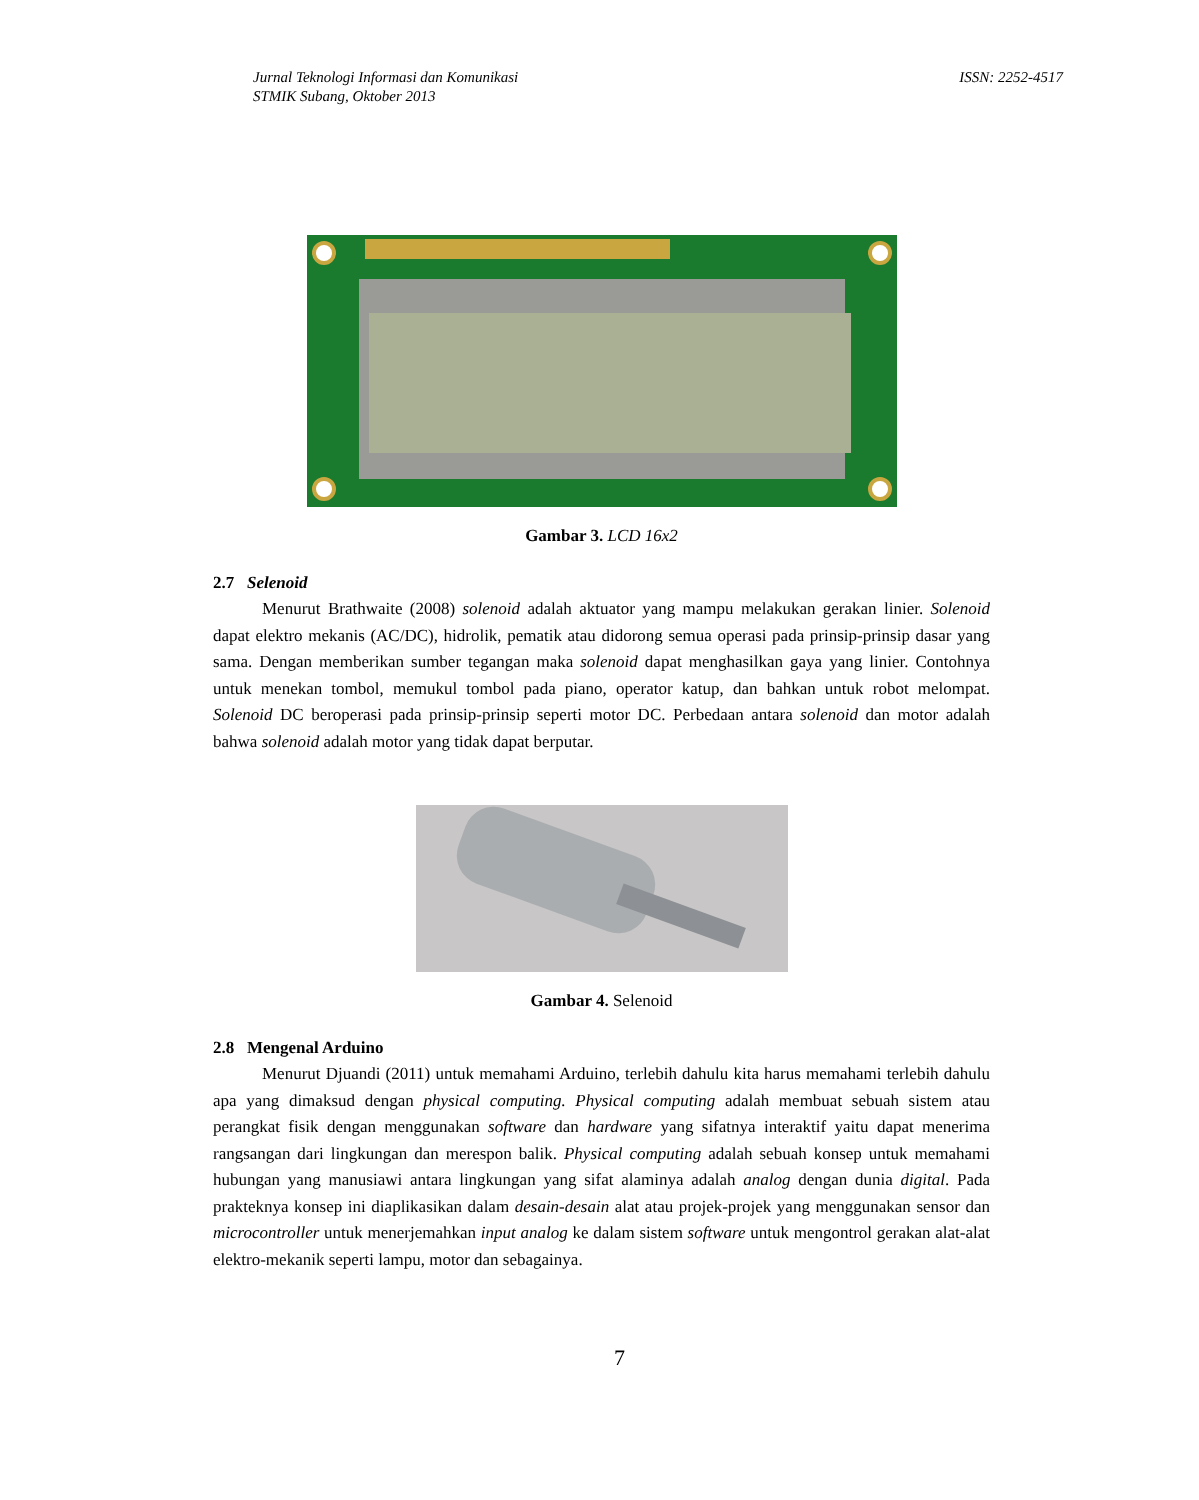Jurnal Teknologi Informasi dan Komunikasi
STMIK Subang, Oktober 2013
ISSN: 2252-4517
Gambar 3. LCD 16x2
2.7 Selenoid
Menurut Brathwaite (2008) solenoid adalah aktuator yang mampu melakukan gerakan linier. Solenoid dapat elektro mekanis (AC/DC), hidrolik, pematik atau didorong semua operasi pada prinsip-prinsip dasar yang sama. Dengan memberikan sumber tegangan maka solenoid dapat menghasilkan gaya yang linier. Contohnya untuk menekan tombol, memukul tombol pada piano, operator katup, dan bahkan untuk robot melompat. Solenoid DC beroperasi pada prinsip-prinsip seperti motor DC. Perbedaan antara solenoid dan motor adalah bahwa solenoid adalah motor yang tidak dapat berputar.
Gambar 4. Selenoid
2.8 Mengenal Arduino
Menurut Djuandi (2011) untuk memahami Arduino, terlebih dahulu kita harus memahami terlebih dahulu apa yang dimaksud dengan physical computing. Physical computing adalah membuat sebuah sistem atau perangkat fisik dengan menggunakan software dan hardware yang sifatnya interaktif yaitu dapat menerima rangsangan dari lingkungan dan merespon balik. Physical computing adalah sebuah konsep untuk memahami hubungan yang manusiawi antara lingkungan yang sifat alaminya adalah analog dengan dunia digital. Pada prakteknya konsep ini diaplikasikan dalam desain-desain alat atau projek-projek yang menggunakan sensor dan microcontroller untuk menerjemahkan input analog ke dalam sistem software untuk mengontrol gerakan alat-alat elektro-mekanik seperti lampu, motor dan sebagainya.
7